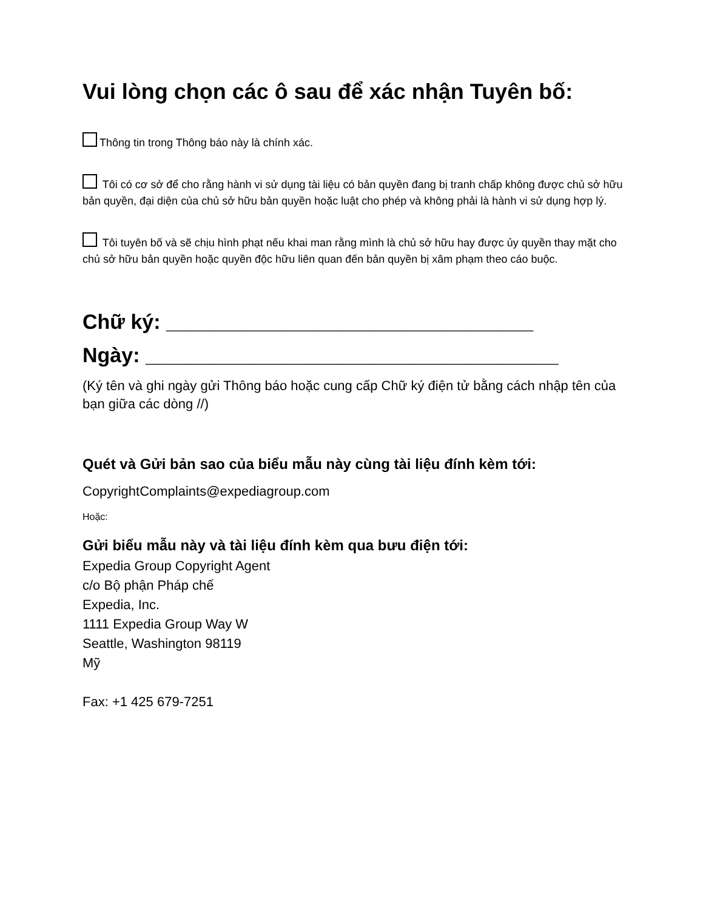Vui lòng chọn các ô sau để xác nhận Tuyên bố:
Thông tin trong Thông báo này là chính xác.
Tôi có cơ sở để cho rằng hành vi sử dụng tài liệu có bản quyền đang bị tranh chấp không được chủ sở hữu bản quyền, đại diện của chủ sở hữu bản quyền hoặc luật cho phép và không phải là hành vi sử dụng hợp lý.
Tôi tuyên bố và sẽ chịu hình phạt nếu khai man rằng mình là chủ sở hữu hay được ủy quyền thay mặt cho chủ sở hữu bản quyền hoặc quyền độc hữu liên quan đến bản quyền bị xâm phạm theo cáo buộc.
Chữ ký: ________________________________
Ngày: ____________________________________
(Ký tên và ghi ngày gửi Thông báo hoặc cung cấp Chữ ký điện tử bằng cách nhập tên của bạn giữa các dòng //)
Quét và Gửi bản sao của biểu mẫu này cùng tài liệu đính kèm tới:
CopyrightComplaints@expediagroup.com
Hoặc:
Gửi biểu mẫu này và tài liệu đính kèm qua bưu điện tới:
Expedia Group Copyright Agent
c/o Bộ phận Pháp chế
Expedia, Inc.
1111 Expedia Group Way W
Seattle, Washington 98119
Mỹ
Fax: +1 425 679-7251